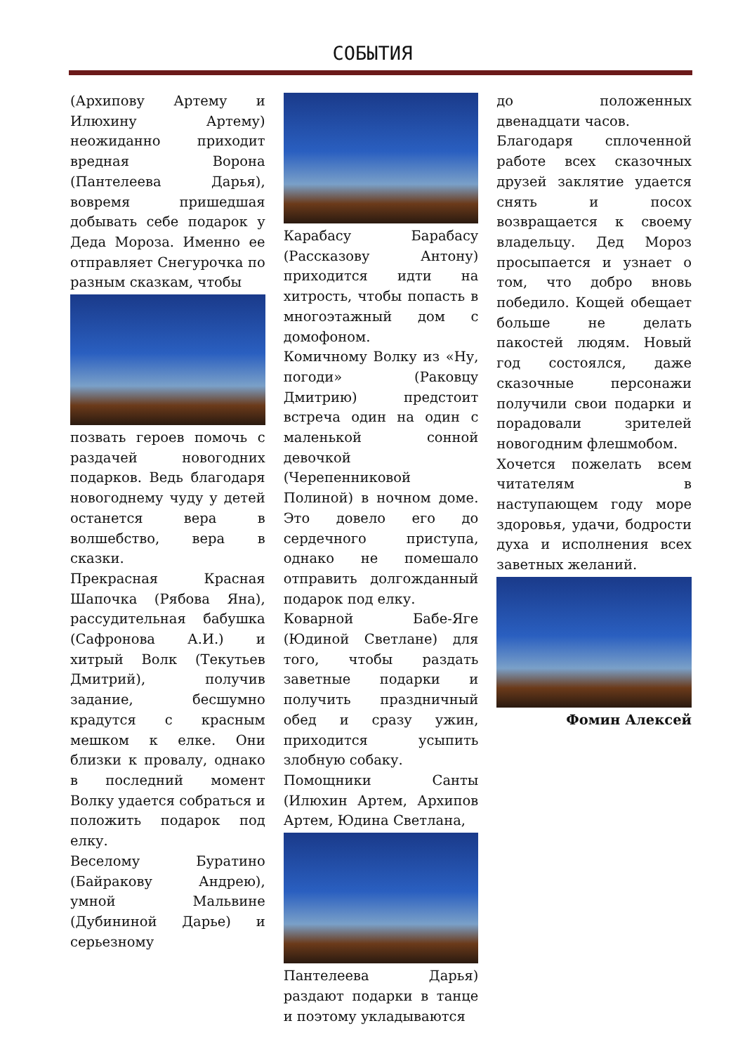СОБЫТИЯ
(Архипову Артему и Илюхину Артему) неожиданно приходит вредная Ворона (Пантелеева Дарья), вовремя пришедшая добывать себе подарок у Деда Мороза. Именно ее отправляет Снегурочка по разным сказкам, чтобы
позвать героев помочь с раздачей новогодних подарков. Ведь благодаря новогоднему чуду у детей останется вера в волшебство, вера в сказки.
Прекрасная Красная Шапочка (Рябова Яна), рассудительная бабушка (Сафронова А.И.) и хитрый Волк (Текутьев Дмитрий), получив задание, бесшумно крадутся с красным мешком к елке. Они близки к провалу, однако в последний момент Волку удается собраться и положить подарок под елку.
Веселому Буратино (Байракову Андрею), умной Мальвине (Дубининой Дарье) и серьезному
Карабасу Барабасу (Рассказову Антону) приходится идти на хитрость, чтобы попасть в многоэтажный дом с домофоном.
Комичному Волку из «Ну, погоди» (Раковцу Дмитрию) предстоит встреча один на один с маленькой сонной девочкой (Черепенниковой Полиной) в ночном доме. Это довело его до сердечного приступа, однако не помешало отправить долгожданный подарок под елку.
Коварной Бабе-Яге (Юдиной Светлане) для того, чтобы раздать заветные подарки и получить праздничный обед и сразу ужин, приходится усыпить злобную собаку.
Помощники Санты (Илюхин Артем, Архипов Артем, Юдина Светлана,
Пантелеева Дарья) раздают подарки в танце и поэтому укладываются
до положенных двенадцати часов.
Благодаря сплоченной работе всех сказочных друзей заклятие удается снять и посох возвращается к своему владельцу. Дед Мороз просыпается и узнает о том, что добро вновь победило. Кощей обещает больше не делать пакостей людям. Новый год состоялся, даже сказочные персонажи получили свои подарки и порадовали зрителей новогодним флешмобом.
Хочется пожелать всем читателям в наступающем году море здоровья, удачи, бодрости духа и исполнения всех заветных желаний.
Фомин Алексей